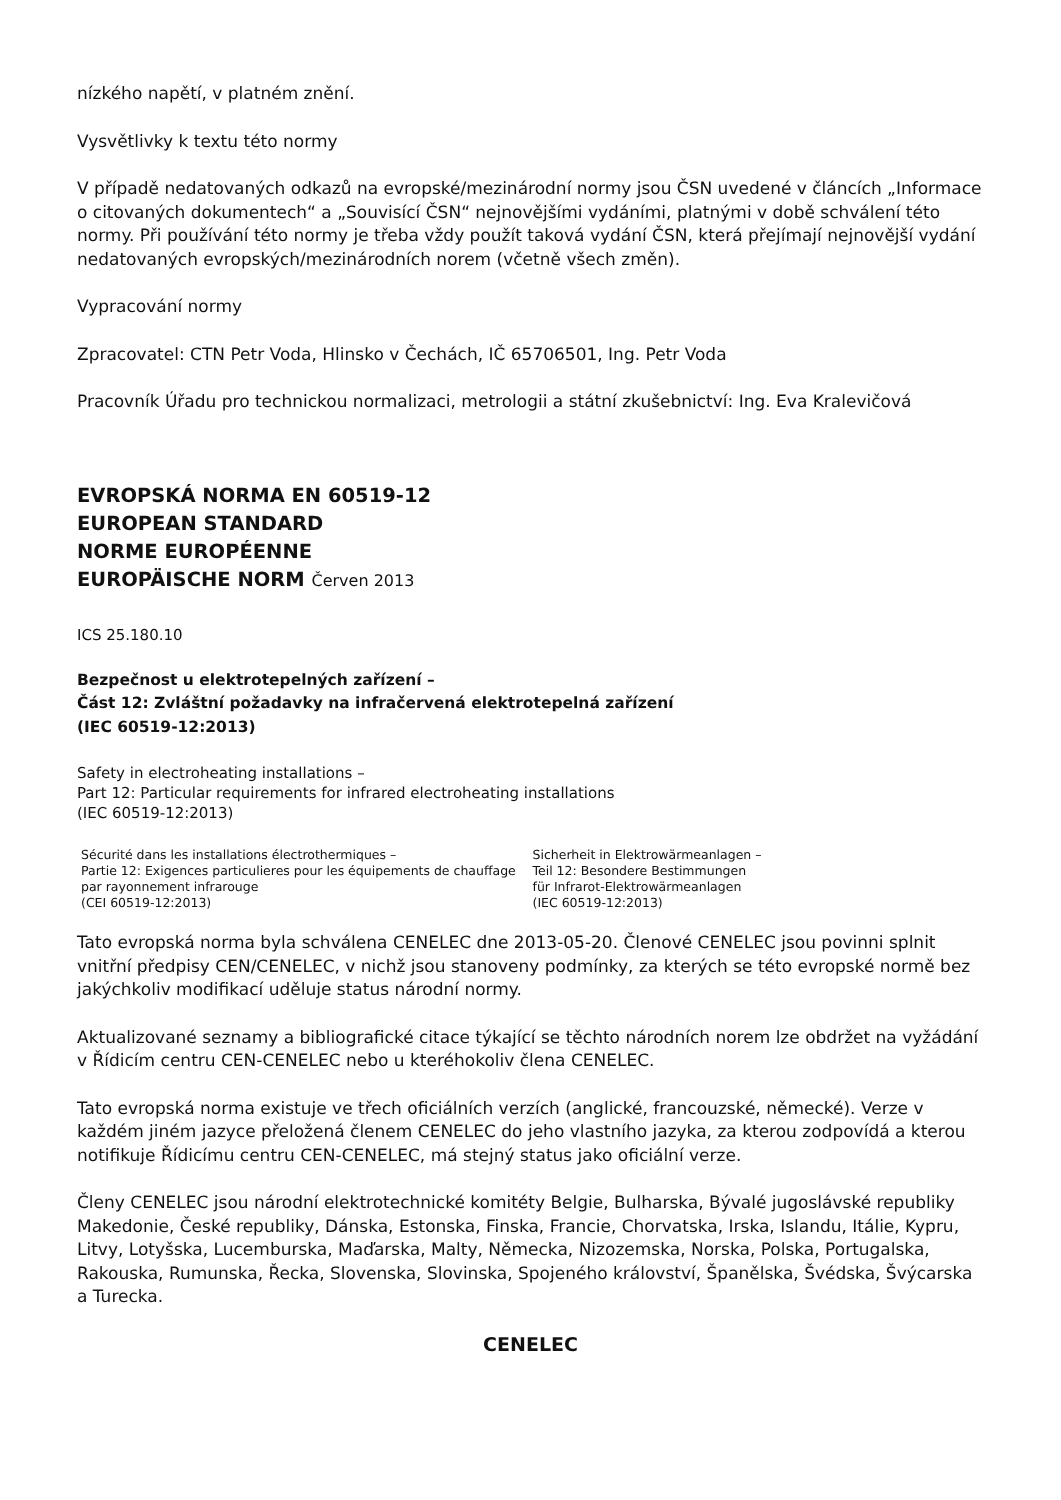nízkého napětí, v platném znění.
Vysvětlivky k textu této normy
V případě nedatovaných odkazů na evropské/mezinárodní normy jsou ČSN uvedené v článcích „Informace o citovaných dokumentech“ a „Souvisící ČSN“ nejnovějšími vydáními, platnými v době schválení této normy. Při používání této normy je třeba vždy použít taková vydání ČSN, která přejímají nejnovější vydání nedatovaných evropských/mezinárodních norem (včetně všech změn).
Vypracování normy
Zpracovatel: CTN Petr Voda, Hlinsko v Čechách, IČ 65706501, Ing. Petr Voda
Pracovník Úřadu pro technickou normalizaci, metrologii a státní zkušebnictví: Ing. Eva Kralevičová
EVROPSKÁ NORMA EN 60519-12
EUROPEAN STANDARD
NORME EUROPÉENNE
EUROPÄISCHE NORM Červen 2013
ICS 25.180.10
Bezpečnost u elektrotepelných zařízení –
Část 12: Zvláštní požadavky na infračervená elektrotepelná zařízení
(IEC 60519-12:2013)
Safety in electroheating installations –
Part 12: Particular requirements for infrared electroheating installations
(IEC 60519-12:2013)
Sécurité dans les installations électrothermiques –
Partie 12: Exigences particulieres pour les équipements de chauffage par rayonnement infrarouge
(CEI 60519-12:2013)
Sicherheit in Elektrowärmeanlagen –
Teil 12: Besondere Bestimmungen
für Infrarot-Elektrowärmeanlagen
(IEC 60519-12:2013)
Tato evropská norma byla schválena CENELEC dne 2013-05-20. Členové CENELEC jsou povinni splnit vnitřní předpisy CEN/CENELEC, v nichž jsou stanoveny podmínky, za kterých se této evropské normě bez jakýchkoliv modifikací uděluje status národní normy.
Aktualizované seznamy a bibliografické citace týkající se těchto národních norem lze obdržet na vyžádání v Řídicím centru CEN-CENELEC nebo u kteréhokoliv člena CENELEC.
Tato evropská norma existuje ve třech oficiálních verzích (anglické, francouzské, německé). Verze v každém jiném jazyce přeložená členem CENELEC do jeho vlastního jazyka, za kterou zodpovídá a kterou notifikuje Řídicímu centru CEN-CENELEC, má stejný status jako oficiální verze.
Členy CENELEC jsou národní elektrotechnické komitéty Belgie, Bulharska, Bývalé jugoslávské republiky Makedonie, České republiky, Dánska, Estonska, Finska, Francie, Chorvatska, Irska, Islandu, Itálie, Kypru, Litvy, Lotyšska, Lucemburska, Maďarska, Malty, Německa, Nizozemska, Norska, Polska, Portugalska, Rakouska, Rumunska, Řecka, Slovenska, Slovinska, Spojeného království, Španělska, Švédska, Švýcarska a Turecka.
CENELEC